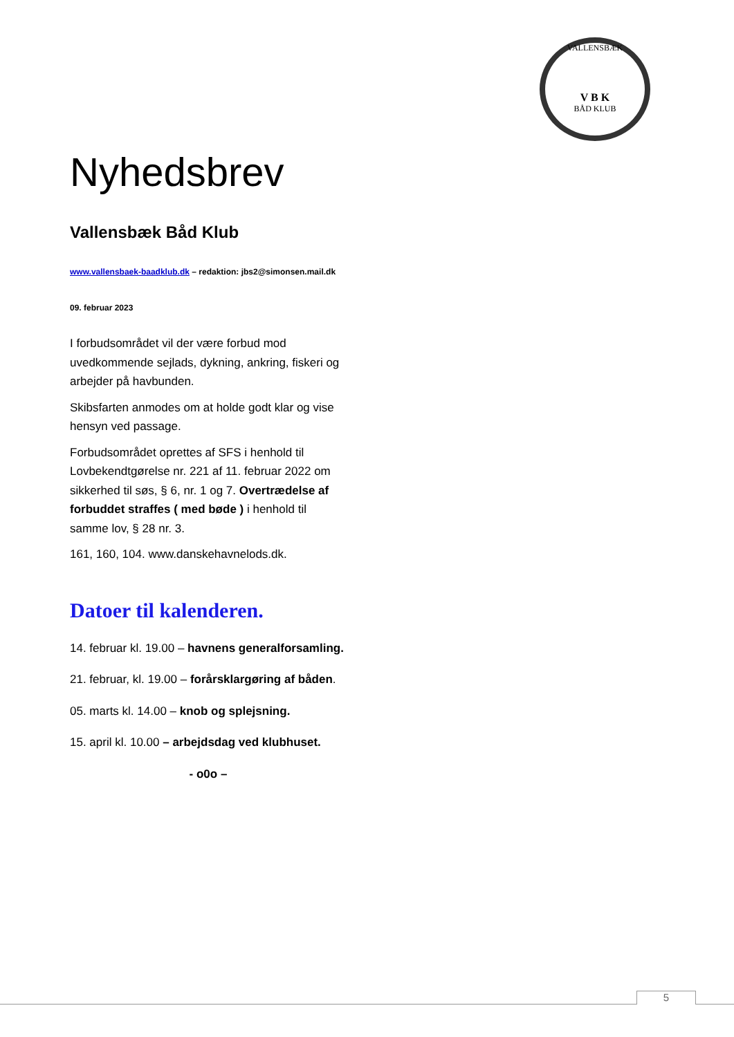VALLENSBÆK
V B K
BÅD KLUB
Nyhedsbrev
Vallensbæk Båd Klub
www.vallensbaek-baadklub.dk – redaktion: jbs2@simonsen.mail.dk
09. februar 2023
I forbudsområdet vil der være forbud mod uvedkommende sejlads, dykning, ankring, fiskeri og arbejder på havbunden.
Skibsfarten anmodes om at holde godt klar og vise hensyn ved passage.
Forbudsområdet oprettes af SFS i henhold til Lovbekendtgørelse nr. 221 af 11. februar 2022 om sikkerhed til søs, § 6, nr. 1 og 7. Overtrædelse af forbuddet straffes ( med bøde ) i henhold til samme lov, § 28 nr. 3.
161, 160, 104. www.danskehavnelods.dk.
Datoer til kalenderen.
14. februar kl. 19.00 – havnens generalforsamling.
21. februar, kl. 19.00 – forårsklargøring af båden.
05. marts kl. 14.00 – knob og splejsning.
15. april kl. 10.00 – arbejdsdag ved klubhuset.
- o0o –
5